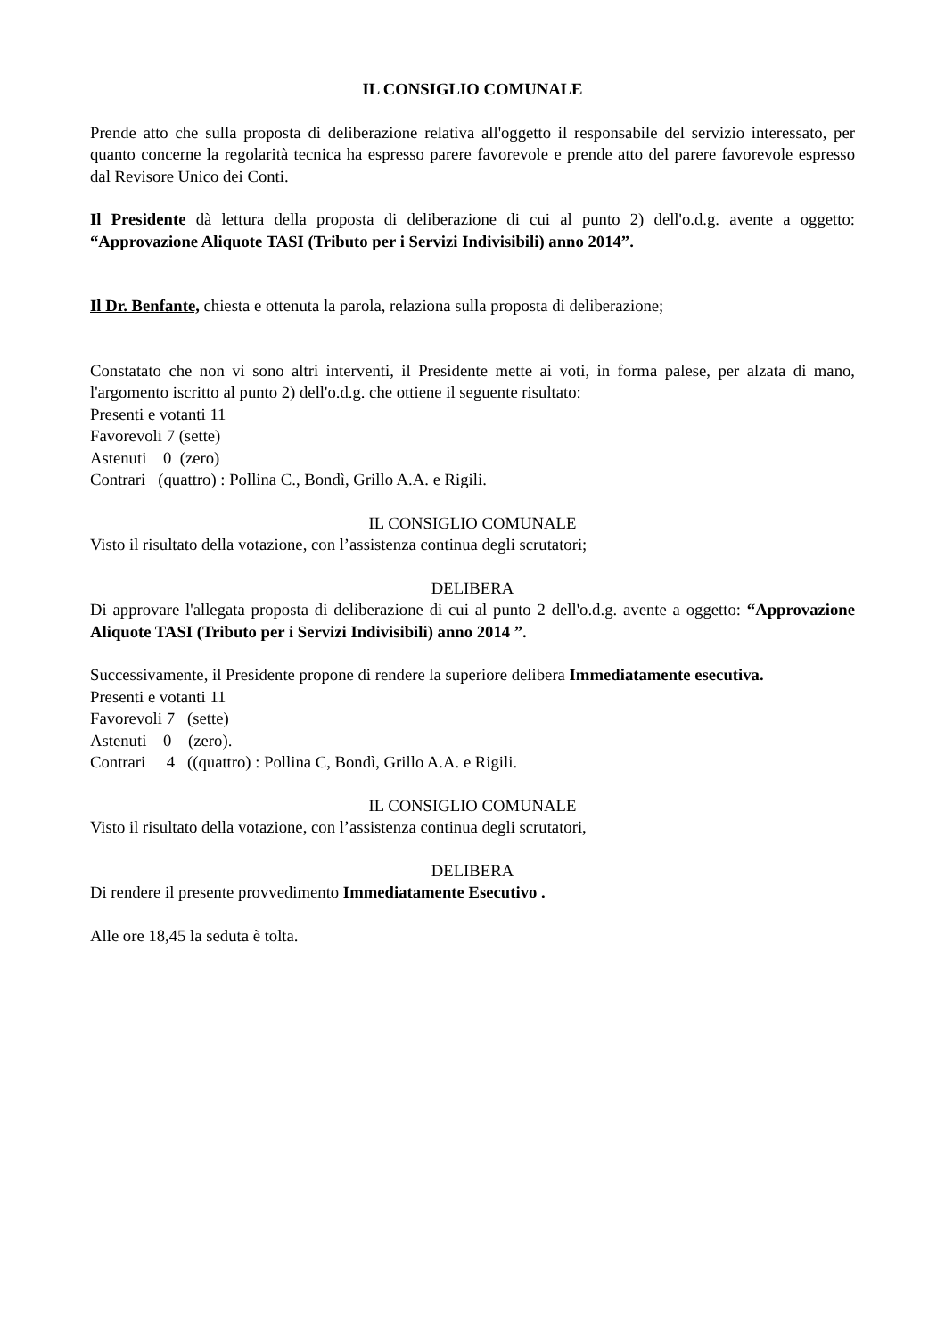IL CONSIGLIO COMUNALE
Prende atto che sulla proposta di deliberazione relativa all'oggetto il responsabile del servizio interessato, per quanto concerne la regolarità tecnica ha espresso parere favorevole e prende atto del parere favorevole espresso dal Revisore Unico dei Conti.
Il Presidente dà lettura della proposta di deliberazione di cui al punto 2) dell'o.d.g. avente a oggetto: “Approvazione Aliquote TASI (Tributo per i Servizi Indivisibili) anno 2014”.
Il Dr. Benfante, chiesta e ottenuta la parola, relaziona sulla proposta di deliberazione;
Constatato che non vi sono altri interventi, il Presidente mette ai voti, in forma palese, per alzata di mano, l'argomento iscritto al punto 2) dell'o.d.g. che ottiene il seguente risultato:
Presenti e votanti 11
Favorevoli 7 (sette)
Astenuti 0 (zero)
Contrari (quattro) : Pollina C., Bondì, Grillo A.A. e Rigili.
IL CONSIGLIO COMUNALE
Visto il risultato della votazione, con l’assistenza continua degli scrutatori;
DELIBERA
Di approvare l'allegata proposta di deliberazione di cui al punto 2 dell'o.d.g. avente a oggetto: “Approvazione Aliquote TASI (Tributo per i Servizi Indivisibili) anno 2014 ”.
Successivamente, il Presidente propone di rendere la superiore delibera Immediatamente esecutiva.
Presenti e votanti 11
Favorevoli 7 (sette)
Astenuti 0 (zero).
Contrari 4 ((quattro) : Pollina C, Bondì, Grillo A.A. e Rigili.
IL CONSIGLIO COMUNALE
Visto il risultato della votazione, con l’assistenza continua degli scrutatori,
DELIBERA
Di rendere il presente provvedimento Immediatamente Esecutivo .
Alle ore 18,45 la seduta è tolta.